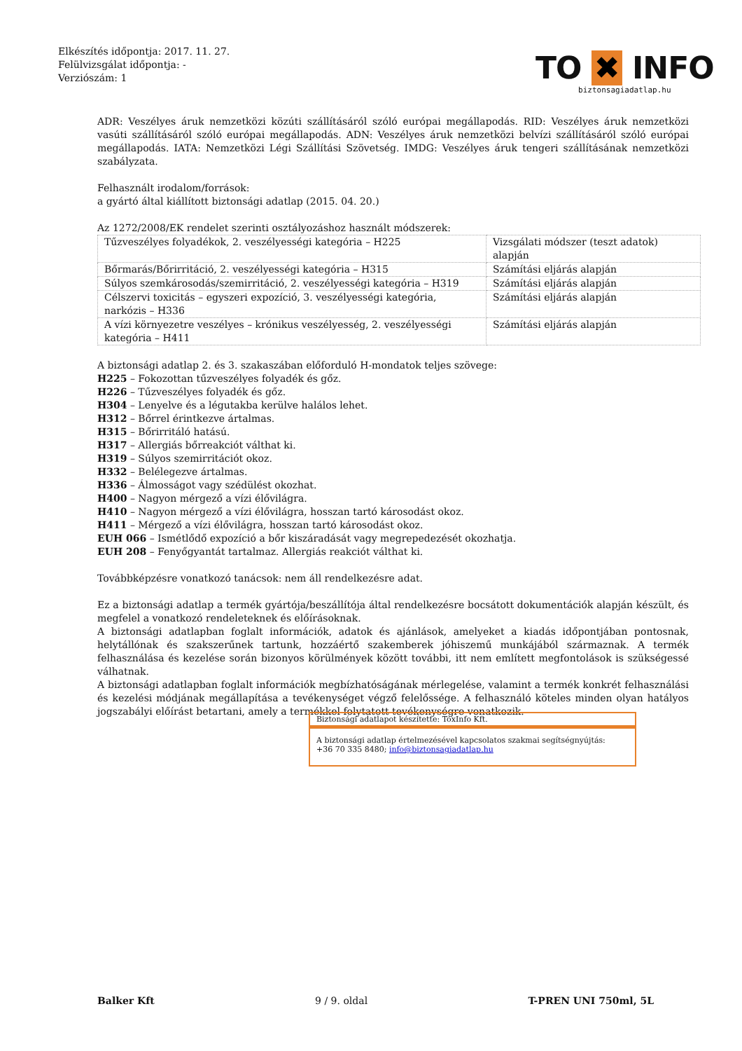Elkészítés időpontja: 2017. 11. 27.
Felülvizsgálat időpontja: -
Verziószám: 1
TO ✖ INFO
biztonsagiadatlap.hu
ADR: Veszélyes áruk nemzetközi közúti szállításáról szóló európai megállapodás. RID: Veszélyes áruk nemzetközi vasúti szállításáról szóló európai megállapodás. ADN: Veszélyes áruk nemzetközi belvízi szállításáról szóló európai megállapodás. IATA: Nemzetközi Légi Szállítási Szövetség. IMDG: Veszélyes áruk tengeri szállításának nemzetközi szabályzata.
Felhasznált irodalom/források:
a gyártó által kiállított biztonsági adatlap (2015. 04. 20.)
Az 1272/2008/EK rendelet szerinti osztályozáshoz használt módszerek:
| Tűzveszélyes folyadékok, 2. veszélyességi kategória – H225 | Vizsgálati módszer (teszt adatok) alapján |
| Bőrmarás/Bőrirritáció, 2. veszélyességi kategória – H315 | Számítási eljárás alapján |
| Súlyos szemkárosodás/szemirritáció, 2. veszélyességi kategória – H319 | Számítási eljárás alapján |
| Célszervi toxicitás – egyszeri expozíció, 3. veszélyességi kategória, narkózis – H336 | Számítási eljárás alapján |
| A vízi környezetre veszélyes – krónikus veszélyesség, 2. veszélyességi kategória – H411 | Számítási eljárás alapján |
A biztonsági adatlap 2. és 3. szakaszában előforduló H-mondatok teljes szövege:
H225 – Fokozottan tűzveszélyes folyadék és gőz.
H226 – Tűzveszélyes folyadék és gőz.
H304 – Lenyelve és a légutakba kerülve halálos lehet.
H312 – Bőrrel érintkezve ártalmas.
H315 – Bőrirritáló hatású.
H317 – Allergiás bőrreakciót válthat ki.
H319 – Súlyos szemirritációt okoz.
H332 – Belélegezve ártalmas.
H336 – Álmosságot vagy szédülést okozhat.
H400 – Nagyon mérgező a vízi élővilágra.
H410 – Nagyon mérgező a vízi élővilágra, hosszan tartó károsodást okoz.
H411 – Mérgező a vízi élővilágra, hosszan tartó károsodást okoz.
EUH 066 – Ismétlődő expozíció a bőr kiszáradását vagy megrepedezését okozhatja.
EUH 208 – Fenyőgyantát tartalmaz. Allergiás reakciót válthat ki.
Továbbképzésre vonatkozó tanácsok: nem áll rendelkezésre adat.
Ez a biztonsági adatlap a termék gyártója/beszállítója által rendelkezésre bocsátott dokumentációk alapján készült, és megfelel a vonatkozó rendeleteknek és előírásoknak.
A biztonsági adatlapban foglalt információk, adatok és ajánlások, amelyeket a kiadás időpontjában pontosnak, helytállónak és szakszerűnek tartunk, hozzáértő szakemberek jóhiszemű munkájából származnak. A termék felhasználása és kezelése során bizonyos körülmények között további, itt nem említett megfontolások is szükségessé válhatnak.
A biztonsági adatlapban foglalt információk megbízhatóságának mérlegelése, valamint a termék konkrét felhasználási és kezelési módjának megállapítása a tevékenységet végző felelőssége. A felhasználó köteles minden olyan hatályos jogszabályi előírást betartani, amely a termékkel folytatott tevékenységre vonatkozik.
Biztonsági adatlapot készítette: ToxInfo Kft.
A biztonsági adatlap értelmezésével kapcsolatos szakmai segítségnyújtás:
+36 70 335 8480; info@biztonsagiadatlap.hu
Balker Kft 9 / 9. oldal T-PREN UNI 750ml, 5L